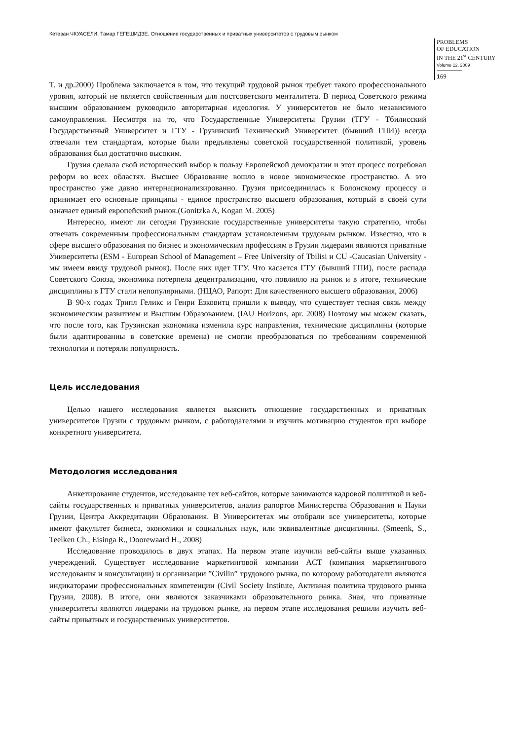Кетеван ЧКУАСЕЛИ, Тамар ГЕГЕШИДЗЕ. Отношение государственных и приватных университетов с трудовым рынком
PROBLEMS
OF EDUCATION
IN THE 21<sup>st</sup> CENTURY
Volume 12, 2009
169
Т. и др.2000) Проблема заключается в том, что текущий трудовой рынок требует такого профессионального уровня, который не является свойственным для постсоветского менталитета. В период Советского режима высшим образованием руководило авторитарная идеология. У университетов не было независимого самоуправления. Несмотря на то, что Государственные Университеты Грузии (ТГУ - Тбилисский Государственный Университет и ГТУ - Грузинский Технический Университет (бывший ГПИ)) всегда отвечали тем стандартам, которые были предъявлены советской государственной политикой, уровень образования был достаточно высоким.
Грузия сделала свой исторический выбор в пользу Европейской демократии и этот процесс потребовал реформ во всех областях. Высшее Образование вошло в новое экономическое пространство. А это пространство уже давно интернационализированно. Грузия присоединилась к Болонскому процессу и принимает его основные принципы - единое пространство высшего образования, который в своей сути означает единый европейский рынок.(Gonitzka A, Kogan M. 2005)
Интересно, имеют ли сегодня Грузинские государственные университеты такую стратегию, чтобы отвечать современным профессиональным стандартам установленным трудовым рынком. Известно, что в сфере высшего образования по бизнес и экономическим профессиям в Грузии лидерами являются приватные Университеты (ESM - European School of Management – Free University of Tbilisi и CU -Caucasian University - мы имеем ввиду трудовой рынок). После них идет ТГУ. Что касается ГТУ (бывший ГПИ), после распада Советского Союза, экономика потерпела децентрализацию, что повлияло на рынок и в итоге, технические дисциплины в ГТУ стали непопулярными. (НЦАО, Рапорт: Для качественного высшего образования, 2006)
В 90-х годах Трипл Геликс и Генри Езковитц пришли к выводу, что существует тесная связь между экономическим развитием и Высшим Образованием. (IAU Horizons, apr. 2008) Поэтому мы можем сказать, что после того, как Грузинская экономика изменила курс направления, технические дисциплины (которые были адаптированны в советские времена) не смогли преобразоваться по требованиям современной технологии и потеряли популярность.
Цель исследования
Целью нашего исследования является выяснить отношение государственных и приватных университетов Грузии с трудовым рынком, с работодателями и изучить мотивацию студентов при выборе конкретного университета.
Методология исследования
Анкетирование студентов, исследование тех веб-сайтов, которые занимаются кадровой политикой и веб-сайты государственных и приватных университетов, анализ рапортов Министерства Образования и Науки Грузии, Центра Аккредитации Образования. В Университетах мы отобрали все университеты, которые имеют факультет бизнеса, экономики и социальных наук, или эквивалентные дисциплины. (Smeenk, S., Teelken Ch., Eisinga R., Doorewaard H., 2008)
Исследование проводилось в двух этапах. На первом этапе изучили веб-сайты выше указанных учереждений. Существует исследование маркетинговой компании ACT (компания маркетингового исследования и консультации) и организации ”Civilin” трудового рынка, по которому работодатели являются индикаторами профессиональных компетенции (Civil Society Institute, Активная политика трудового рынка Грузии, 2008). В итоге, они являются заказчиками образовательного рынка. Зная, что приватные университеты являются лидерами на трудовом рынке, на первом этапе исследования решили изучить веб-сайты приватных и государственных университетов.